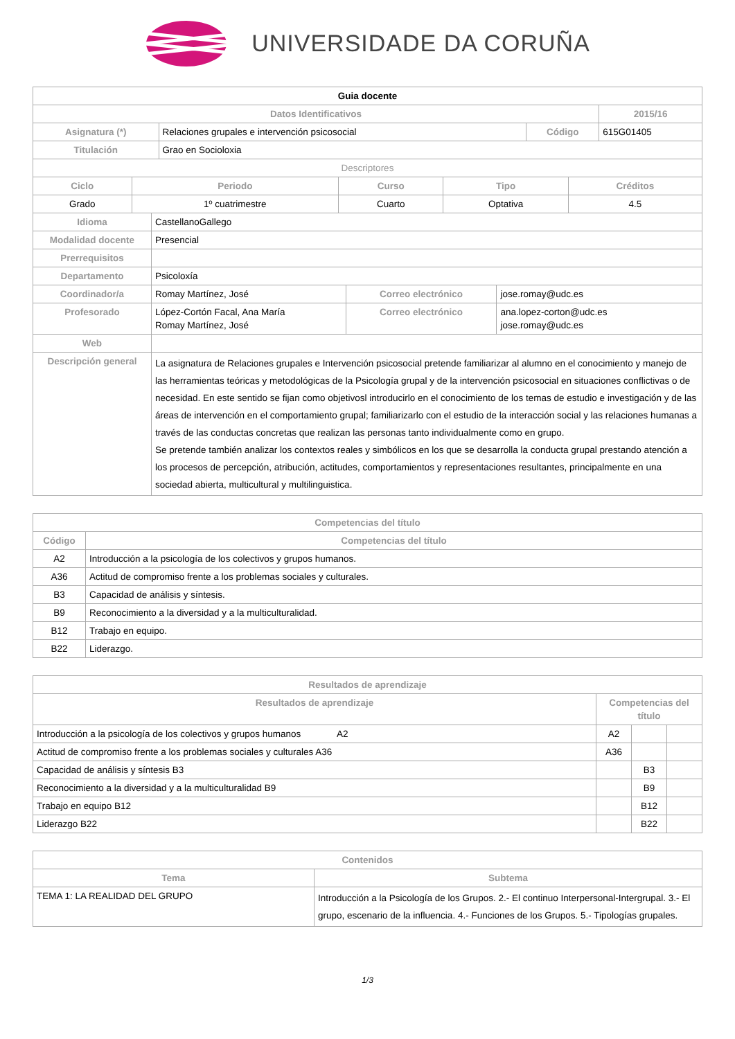UNIVERSIDADE DA CORUÑA
| Guia docente | | | |
| Datos Identificativos | | | 2015/16 |
| Asignatura (*) | Relaciones grupales e intervención psicosocial | Código | 615G01405 |
| Titulación | Grao en Socioloxia | | |
| Descriptores | | | |
| Ciclo | Periodo | Curso | Tipo | Créditos |
| --- | --- | --- | --- | --- |
| Grado | 1º cuatrimestre | Cuarto | Optativa | 4.5 |
| Idioma | CastellanoGallego | | |
| Modalidad docente | Presencial | | |
| Prerrequisitos | | | |
| Departamento | Psicoloxía | | |
| Coordinador/a | Romay Martínez, José | Correo electrónico | jose.romay@udc.es |
| Profesorado | López-Cortón Facal, Ana María Romay Martínez, José | Correo electrónico | ana.lopez-corton@udc.es jose.romay@udc.es |
| Web | | | |
| Descripción general | La asignatura de Relaciones grupales e Intervención psicosocial pretende familiarizar al alumno en el conocimiento y manejo de las herramientas teóricas y metodológicas de la Psicología grupal y de la intervención psicosocial en situaciones conflictivas o de necesidad. En este sentido se fijan como objetivosl introducirlo en el conocimiento de los temas de estudio e investigación y de las áreas de intervención en el comportamiento grupal; familiarizarlo con el estudio de la interacción social y las relaciones humanas a través de las conductas concretas que realizan las personas tanto individualmente como en grupo. Se pretende también analizar los contextos reales y simbólicos en los que se desarrolla la conducta grupal prestando atención a los procesos de percepción, atribución, actitudes, comportamientos y representaciones resultantes, principalmente en una sociedad abierta, multicultural y multilinguistica. | | |
| Competencias del título | |
| --- | --- |
| Código | Competencias del título |
| A2 | Introducción a la psicología de los colectivos y grupos humanos. |
| A36 | Actitud de compromiso frente a los problemas sociales y culturales. |
| B3 | Capacidad de análisis y síntesis. |
| B9 | Reconocimiento a la diversidad y a la multiculturalidad. |
| B12 | Trabajo en equipo. |
| B22 | Liderazgo. |
| Resultados de aprendizaje | | | |
| --- | --- | --- | --- |
| Resultados de aprendizaje | Competencias del título | | |
| Introducción a la psicología de los colectivos y grupos humanos A2 | A2 | | |
| Actitud de compromiso frente a los problemas sociales y culturales A36 | A36 | | |
| Capacidad de análisis y síntesis B3 | | B3 | |
| Reconocimiento a la diversidad y a la multiculturalidad B9 | | B9 | |
| Trabajo en equipo B12 | | B12 | |
| Liderazgo B22 | | B22 | |
| Contenidos | |
| --- | --- |
| Tema | Subtema |
| TEMA 1: LA REALIDAD DEL GRUPO | Introducción a la Psicología de los Grupos. 2.- El continuo Interpersonal-Intergrupal. 3.- El grupo, escenario de la influencia. 4.- Funciones de los Grupos. 5.- Tipologías grupales. |
1/3